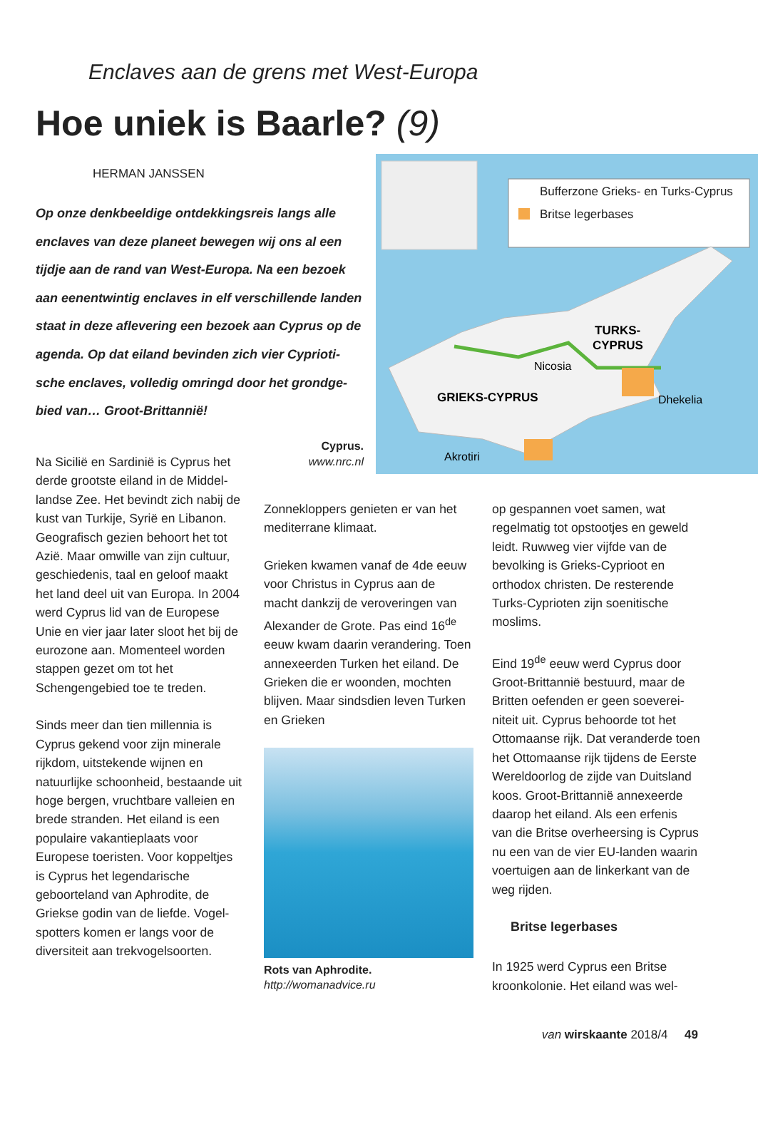Enclaves aan de grens met West-Europa
Hoe uniek is Baarle? (9)
HERMAN JANSSEN
Op onze denkbeeldige ontdekkingsreis langs alle enclaves van deze planeet bewegen wij ons al een tijdje aan de rand van West-Europa. Na een bezoek aan eenentwintig enclaves in elf verschillende landen staat in deze aflevering een bezoek aan Cyprus op de agenda. Op dat eiland bevinden zich vier Cyprioti­sche enclaves, volledig omringd door het grondge­bied van… Groot-Brittannië!
Cyprus.
www.nrc.nl
Bufferzone Grieks- en Turks-Cyprus
Britse legerbases
TURKS-
CYPRUS
Nicosia
GRIEKS-CYPRUS
Dhekelia
Akrotiri
Na Sicilië en Sardinië is Cyprus het derde grootste eiland in de Middel­landse Zee. Het bevindt zich nabij de kust van Turkije, Syrië en Liba­non. Geografisch gezien behoort het tot Azië. Maar omwille van zijn cultuur, geschiedenis, taal en geloof maakt het land deel uit van Europa. In 2004 werd Cyprus lid van de Europese Unie en vier jaar later sloot het bij de eurozone aan. Momenteel worden stappen gezet om tot het Schengengebied toe te treden.
Sinds meer dan tien millennia is Cyprus gekend voor zijn minerale rijkdom, uitstekende wijnen en natuurlijke schoonheid, bestaande uit hoge bergen, vruchtbare val­leien en brede stranden. Het eiland is een populaire vakantieplaats voor Europese toeristen. Voor kop­peltjes is Cyprus het legendarische geboorteland van Aphrodite, de Griekse godin van de liefde. Vogel­spotters komen er langs voor de diversiteit aan trekvogelsoorten.
Zonnekloppers genieten er van het mediterrane klimaat.
Grieken kwamen vanaf de 4de eeuw voor Christus in Cyprus aan de macht dankzij de veroveringen van Alexander de Grote. Pas eind 16<sup>de</sup> eeuw kwam daarin veran­dering. Toen annexeerden Turken het eiland. De Grieken die er woonden, mochten blijven. Maar sindsdien leven Turken en Grieken
Rots van Aphrodite.
http://womanadvice.ru
op gespannen voet samen, wat regelmatig tot opstootjes en geweld leidt. Ruwweg vier vijfde van de bevolking is Grieks-Cyprioot en orthodox christen. De resterende Turks-Cyprioten zijn soenitische moslims.
Eind 19<sup>de</sup> eeuw werd Cyprus door Groot-Brittannië bestuurd, maar de Britten oefenden er geen soeverei­niteit uit. Cyprus behoorde tot het Ottomaanse rijk. Dat veranderde toen het Ottomaanse rijk tijdens de Eerste Wereldoorlog de zijde van Duitsland koos. Groot-Brittannië annexeerde daarop het eiland. Als een erfenis van die Britse overheer­sing is Cyprus nu een van de vier EU-landen waarin voertuigen aan de linkerkant van de weg rijden.
Britse legerbases
In 1925 werd Cyprus een Britse kroonkolonie. Het eiland was wel-
van wirskaante 2018/4 49